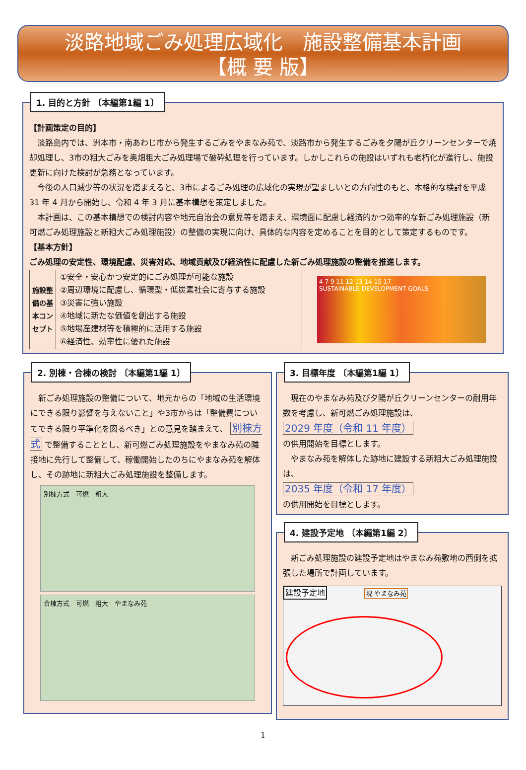淡路地域ごみ処理広域化　施設整備基本計画
【概 要 版】
1. 目的と方針 〔本編第1編 1〕
【計画策定の目的】
　淡路島内では、洲本市・南あわじ市から発生するごみをやまなみ苑で、淡路市から発生するごみを夕陽が丘クリーンセンターで焼却処理し、3市の粗大ごみを奥畑粗大ごみ処理場で破砕処理を行っています。しかしこれらの施設はいずれも老朽化が進行し、施設更新に向けた検討が急務となっています。
　今後の人口減少等の状況を踏まえると、3市によるごみ処理の広域化の実現が望ましいとの方向性のもと、本格的な検討を平成 31 年 4 月から開始し、令和 4 年 3 月に基本構想を策定しました。
　本計画は、この基本構想での検討内容や地元自治会の意見等を踏まえ、環境面に配慮し経済的かつ効率的な新ごみ処理施設（新可燃ごみ処理施設と新粗大ごみ処理施設）の整備の実現に向け、具体的な内容を定めることを目的として策定するものです。
【基本方針】
ごみ処理の安定性、環境配慮、災害対応、地域貢献及び経済性に配慮した新ごみ処理施設の整備を推進します。
| 施設整備の基本コンセプト | ①安全・安心かつ安定的にごみ処理が可能な施設 ②周辺環境に配慮し、循環型・低炭素社会に寄与する施設 ③災害に強い施設 ④地域に新たな価値を創出する施設 ⑤地場産建材等を積極的に活用する施設 ⑥経済性、効率性に優れた施設 |
4 7 9 11 12 13 14 15 17
SUSTAINABLE DEVELOPMENT GOALS
2. 別棟・合棟の検討 〔本編第1編 1〕
　新ごみ処理施設の整備について、地元からの「地域の生活環境にできる限り影響を与えないこと」や3市からは「整備費についてできる限り平準化を図るべき」との意見を踏まえて、 別棟方式 で整備することとし、新可燃ごみ処理施設をやまなみ苑の隣接地に先行して整備して、稼働開始したのちにやまなみ苑を解体し、その跡地に新粗大ごみ処理施設を整備します。
別棟方式　可燃　粗大
合棟方式　可燃　粗大　やまなみ苑
3. 目標年度 〔本編第1編 1〕
　現在のやまなみ苑及び夕陽が丘クリーンセンターの耐用年数を考慮し、新可燃ごみ処理施設は、
2029 年度（令和 11 年度）
の供用開始を目標とします。
　やまなみ苑を解体した跡地に建設する新粗大ごみ処理施設は、
2035 年度（令和 17 年度）
の供用開始を目標とします。
4. 建設予定地 〔本編第1編 2〕
　新ごみ処理施設の建設予定地はやまなみ苑敷地の西側を拡張した場所で計画しています。
建設予定地 現 やまなみ苑
1